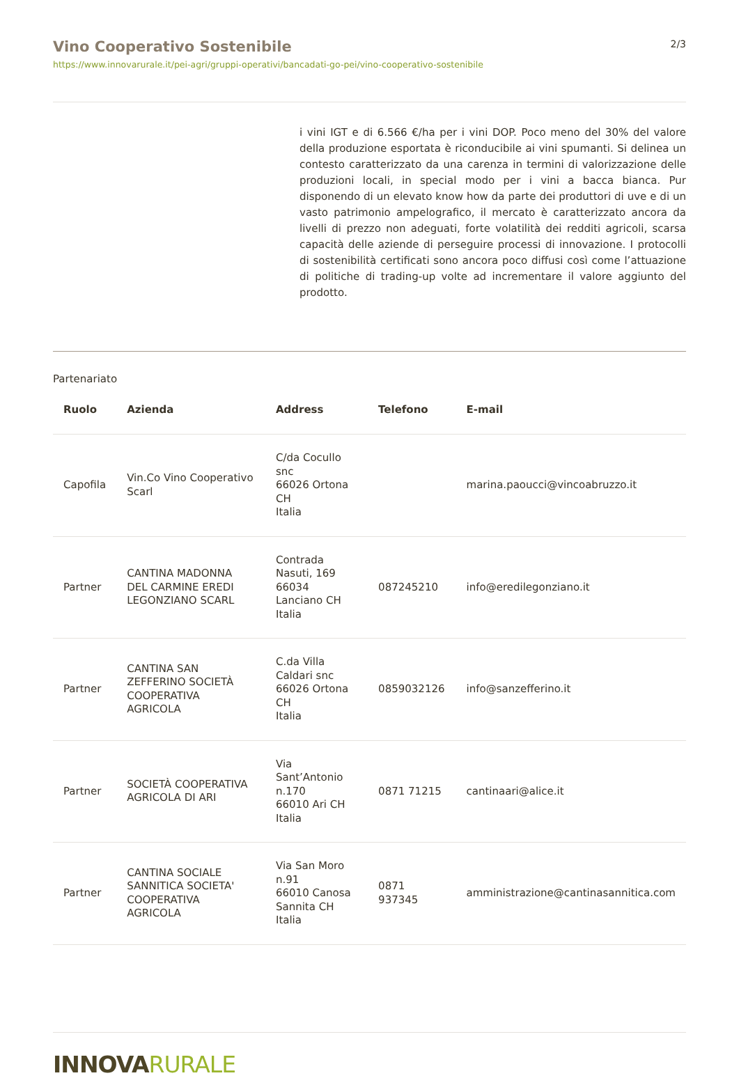Vino Cooperativo Sostenibile
https://www.innovarurale.it/pei-agri/gruppi-operativi/bancadati-go-pei/vino-cooperativo-sostenibile
2/3
i vini IGT e di 6.566 €/ha per i vini DOP. Poco meno del 30% del valore della produzione esportata è riconducibile ai vini spumanti. Si delinea un contesto caratterizzato da una carenza in termini di valorizzazione delle produzioni locali, in special modo per i vini a bacca bianca. Pur disponendo di un elevato know how da parte dei produttori di uve e di un vasto patrimonio ampelografico, il mercato è caratterizzato ancora da livelli di prezzo non adeguati, forte volatilità dei redditi agricoli, scarsa capacità delle aziende di perseguire processi di innovazione. I protocolli di sostenibilità certificati sono ancora poco diffusi così come l’attuazione di politiche di trading-up volte ad incrementare il valore aggiunto del prodotto.
Partenariato
| Ruolo | Azienda | Address | Telefono | E-mail |
| --- | --- | --- | --- | --- |
| Capofila | Vin.Co Vino Cooperativo Scarl | C/da Cocullo snc 66026 Ortona CH Italia | | marina.paoucci@vincoabruzzo.it |
| Partner | CANTINA MADONNA DEL CARMINE EREDI LEGONZIANO SCARL | Contrada Nasuti, 169 66034 Lanciano CH Italia | 087245210 | info@eredilegonziano.it |
| Partner | CANTINA SAN ZEFFERINO SOCIETÀ COOPERATIVA AGRICOLA | C.da Villa Caldari snc 66026 Ortona CH Italia | 0859032126 | info@sanzefferino.it |
| Partner | SOCIETÀ COOPERATIVA AGRICOLA DI ARI | Via Sant’Antonio n.170 66010 Ari CH Italia | 0871 71215 | cantinaari@alice.it |
| Partner | CANTINA SOCIALE SANNITICA SOCIETA' COOPERATIVA AGRICOLA | Via San Moro n.91 66010 Canosa Sannita CH Italia | 0871 937345 | amministrazione@cantinasannitica.com |
INNOVA RURALE